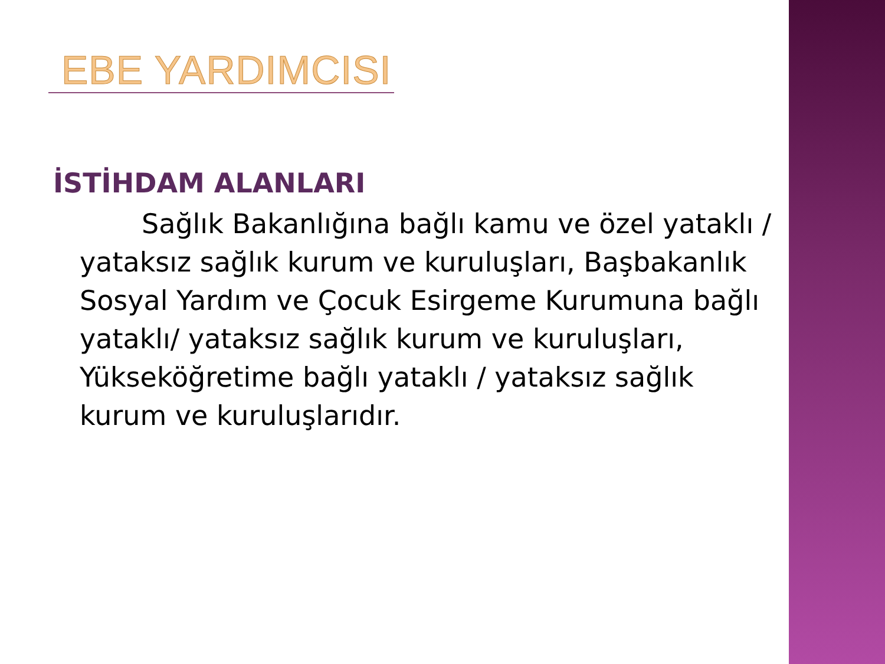EBE YARDIMCISI
İSTİHDAM ALANLARI
Sağlık Bakanlığına bağlı kamu ve özel yataklı / yataksız sağlık kurum ve kuruluşları, Başbakanlık Sosyal Yardım ve Çocuk Esirgeme Kurumuna bağlı yataklı/ yataksız sağlık kurum ve kuruluşları, Yükseköğretime bağlı yataklı / yataksız sağlık kurum ve kuruluşlarıdır.